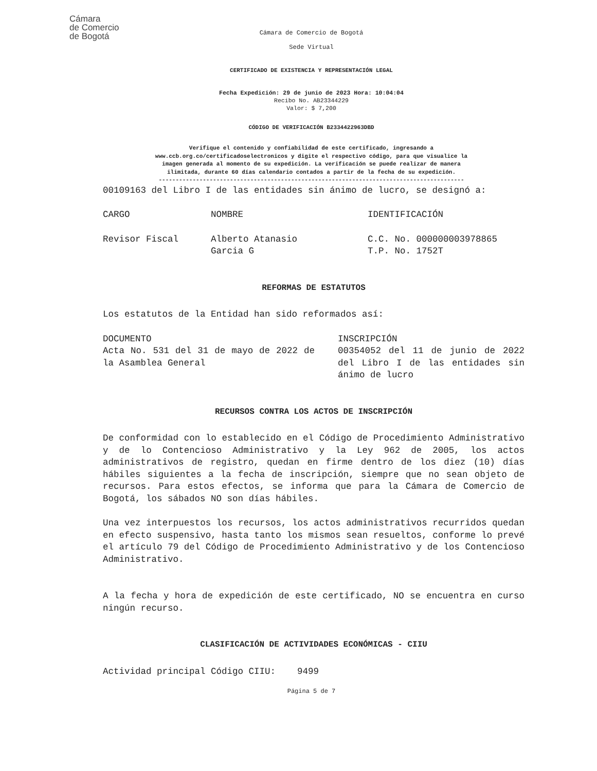Cámara
de Comercio
de Bogotá
Cámara de Comercio de Bogotá
Sede Virtual
CERTIFICADO DE EXISTENCIA Y REPRESENTACIÓN LEGAL
Fecha Expedición: 29 de junio de 2023 Hora: 10:04:04
Recibo No. AB23344229
Valor: $ 7,200
CÓDIGO DE VERIFICACIÓN B2334422963DBD
Verifique el contenido y confiabilidad de este certificado, ingresando a
www.ccb.org.co/certificadoselectronicos y digite el respectivo código, para que visualice la
imagen generada al momento de su expedición. La verificación se puede realizar de manera
ilimitada, durante 60 días calendario contados a partir de la fecha de su expedición.
------------------------------------------------------------------------------------------
00109163 del Libro I de las entidades sin ánimo de lucro, se designó a:
| CARGO | NOMBRE | IDENTIFICACIÓN |
| Revisor Fiscal | Alberto Atanasio Garcia G | C.C. No. 000000003978865 T.P. No. 1752T |
REFORMAS DE ESTATUTOS
Los estatutos de la Entidad han sido reformados así:
| DOCUMENTO | INSCRIPCIÓN |
| Acta No. 531 del 31 de mayo de 2022 de la Asamblea General | 00354052 del 11 de junio de 2022 del Libro I de las entidades sin ánimo de lucro |
RECURSOS CONTRA LOS ACTOS DE INSCRIPCIÓN
De conformidad con lo establecido en el Código de Procedimiento Administrativo y de lo Contencioso Administrativo y la Ley 962 de 2005, los actos administrativos de registro, quedan en firme dentro de los diez (10) días hábiles siguientes a la fecha de inscripción, siempre que no sean objeto de recursos. Para estos efectos, se informa que para la Cámara de Comercio de Bogotá, los sábados NO son días hábiles.
Una vez interpuestos los recursos, los actos administrativos recurridos quedan en efecto suspensivo, hasta tanto los mismos sean resueltos, conforme lo prevé el artículo 79 del Código de Procedimiento Administrativo y de los Contencioso Administrativo.
A la fecha y hora de expedición de este certificado, NO se encuentra en curso ningún recurso.
CLASIFICACIÓN DE ACTIVIDADES ECONÓMICAS - CIIU
Actividad principal Código CIIU: 9499
Página 5 de 7